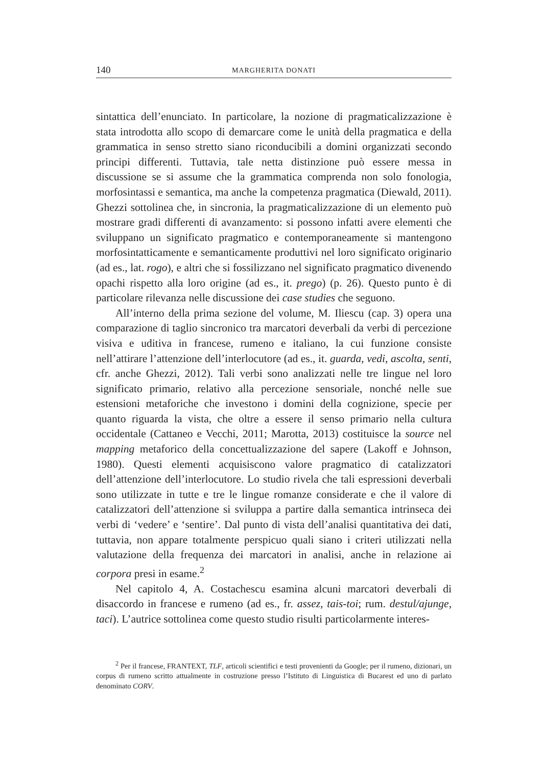140 MARGHERITA DONATI
sintattica dell’enunciato. In particolare, la nozione di pragmaticalizzazione è stata introdotta allo scopo di demarcare come le unità della pragmatica e della grammatica in senso stretto siano riconducibili a domini organizzati secondo principi differenti. Tuttavia, tale netta distinzione può essere messa in discussione se si assume che la grammatica comprenda non solo fonologia, morfosintassi e semantica, ma anche la competenza pragmatica (Diewald, 2011). Ghezzi sottolinea che, in sincronia, la pragmaticalizzazione di un elemento può mostrare gradi differenti di avanzamento: si possono infatti avere elementi che sviluppano un significato pragmatico e contemporaneamente si mantengono morfosintatticamente e semanticamente produttivi nel loro significato originario (ad es., lat. rogo), e altri che si fossilizzano nel significato pragmatico divenendo opachi rispetto alla loro origine (ad es., it. prego) (p. 26). Questo punto è di particolare rilevanza nelle discussione dei case studies che seguono.
All’interno della prima sezione del volume, M. Iliescu (cap. 3) opera una comparazione di taglio sincronico tra marcatori deverbali da verbi di percezione visiva e uditiva in francese, rumeno e italiano, la cui funzione consiste nell’attirare l’attenzione dell’interlocutore (ad es., it. guarda, vedi, ascolta, senti, cfr. anche Ghezzi, 2012). Tali verbi sono analizzati nelle tre lingue nel loro significato primario, relativo alla percezione sensoriale, nonché nelle sue estensioni metaforiche che investono i domini della cognizione, specie per quanto riguarda la vista, che oltre a essere il senso primario nella cultura occidentale (Cattaneo e Vecchi, 2011; Marotta, 2013) costituisce la source nel mapping metaforico della concettualizzazione del sapere (Lakoff e Johnson, 1980). Questi elementi acquisiscono valore pragmatico di catalizzatori dell’attenzione dell’interlocutore. Lo studio rivela che tali espressioni deverbali sono utilizzate in tutte e tre le lingue romanze considerate e che il valore di catalizzatori dell’attenzione si sviluppa a partire dalla semantica intrinseca dei verbi di ‘vedere’ e ‘sentire’. Dal punto di vista dell’analisi quantitativa dei dati, tuttavia, non appare totalmente perspicuo quali siano i criteri utilizzati nella valutazione della frequenza dei marcatori in analisi, anche in relazione ai corpora presi in esame.<sup>2</sup>
Nel capitolo 4, A. Costachescu esamina alcuni marcatori deverbali di disaccordo in francese e rumeno (ad es., fr. assez, tais-toi; rum. destul/ajunge, taci). L’autrice sottolinea come questo studio risulti particolarmente interes-
<sup>2</sup> Per il francese, FRANTEXT, TLF, articoli scientifici e testi provenienti da Google; per il rumeno, dizionari, un corpus di rumeno scritto attualmente in costruzione presso l’Istituto di Linguistica di Bucarest ed uno di parlato denominato CORV.